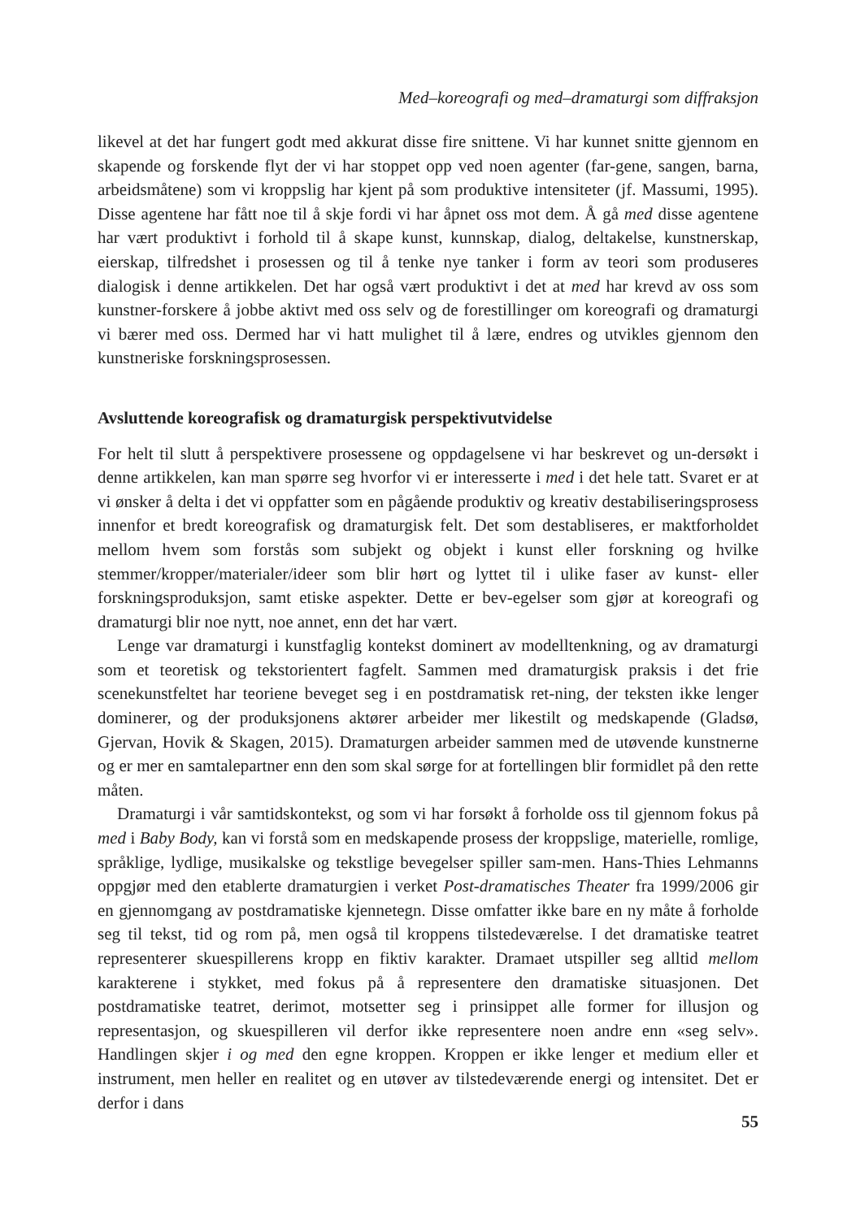Med–koreografi og med–dramaturgi som diffraksjon
likevel at det har fungert godt med akkurat disse fire snittene. Vi har kunnet snitte gjennom en skapende og forskende flyt der vi har stoppet opp ved noen agenter (far-gene, sangen, barna, arbeidsmåtene) som vi kroppslig har kjent på som produktive intensiteter (jf. Massumi, 1995). Disse agentene har fått noe til å skje fordi vi har åpnet oss mot dem. Å gå med disse agentene har vært produktivt i forhold til å skape kunst, kunnskap, dialog, deltakelse, kunstnerskap, eierskap, tilfredshet i prosessen og til å tenke nye tanker i form av teori som produseres dialogisk i denne artikkelen. Det har også vært produktivt i det at med har krevd av oss som kunstner-forskere å jobbe aktivt med oss selv og de forestillinger om koreografi og dramaturgi vi bærer med oss. Dermed har vi hatt mulighet til å lære, endres og utvikles gjennom den kunstneriske forskningsprosessen.
Avsluttende koreografisk og dramaturgisk perspektivutvidelse
For helt til slutt å perspektivere prosessene og oppdagelsene vi har beskrevet og un-dersøkt i denne artikkelen, kan man spørre seg hvorfor vi er interesserte i med i det hele tatt. Svaret er at vi ønsker å delta i det vi oppfatter som en pågående produktiv og kreativ destabiliseringsprosess innenfor et bredt koreografisk og dramaturgisk felt. Det som destabliseres, er maktforholdet mellom hvem som forstås som subjekt og objekt i kunst eller forskning og hvilke stemmer/kropper/materialer/ideer som blir hørt og lyttet til i ulike faser av kunst- eller forskningsproduksjon, samt etiske aspekter. Dette er bev-egelser som gjør at koreografi og dramaturgi blir noe nytt, noe annet, enn det har vært.
Lenge var dramaturgi i kunstfaglig kontekst dominert av modelltenkning, og av dramaturgi som et teoretisk og tekstorientert fagfelt. Sammen med dramaturgisk praksis i det frie scenekunstfeltet har teoriene beveget seg i en postdramatisk ret-ning, der teksten ikke lenger dominerer, og der produksjonens aktører arbeider mer likestilt og medskapende (Gladsø, Gjervan, Hovik & Skagen, 2015). Dramaturgen arbeider sammen med de utøvende kunstnerne og er mer en samtalepartner enn den som skal sørge for at fortellingen blir formidlet på den rette måten.
Dramaturgi i vår samtidskontekst, og som vi har forsøkt å forholde oss til gjennom fokus på med i Baby Body, kan vi forstå som en medskapende prosess der kroppslige, materielle, romlige, språklige, lydlige, musikalske og tekstlige bevegelser spiller sam-men. Hans-Thies Lehmanns oppgjør med den etablerte dramaturgien i verket Post-dramatisches Theater fra 1999/2006 gir en gjennomgang av postdramatiske kjennetegn. Disse omfatter ikke bare en ny måte å forholde seg til tekst, tid og rom på, men også til kroppens tilstedeværelse. I det dramatiske teatret representerer skuespillerens kropp en fiktiv karakter. Dramaet utspiller seg alltid mellom karakterene i stykket, med fokus på å representere den dramatiske situasjonen. Det postdramatiske teatret, derimot, motsetter seg i prinsippet alle former for illusjon og representasjon, og skuespilleren vil derfor ikke representere noen andre enn «seg selv». Handlingen skjer i og med den egne kroppen. Kroppen er ikke lenger et medium eller et instrument, men heller en realitet og en utøver av tilstedeværende energi og intensitet. Det er derfor i dans
55